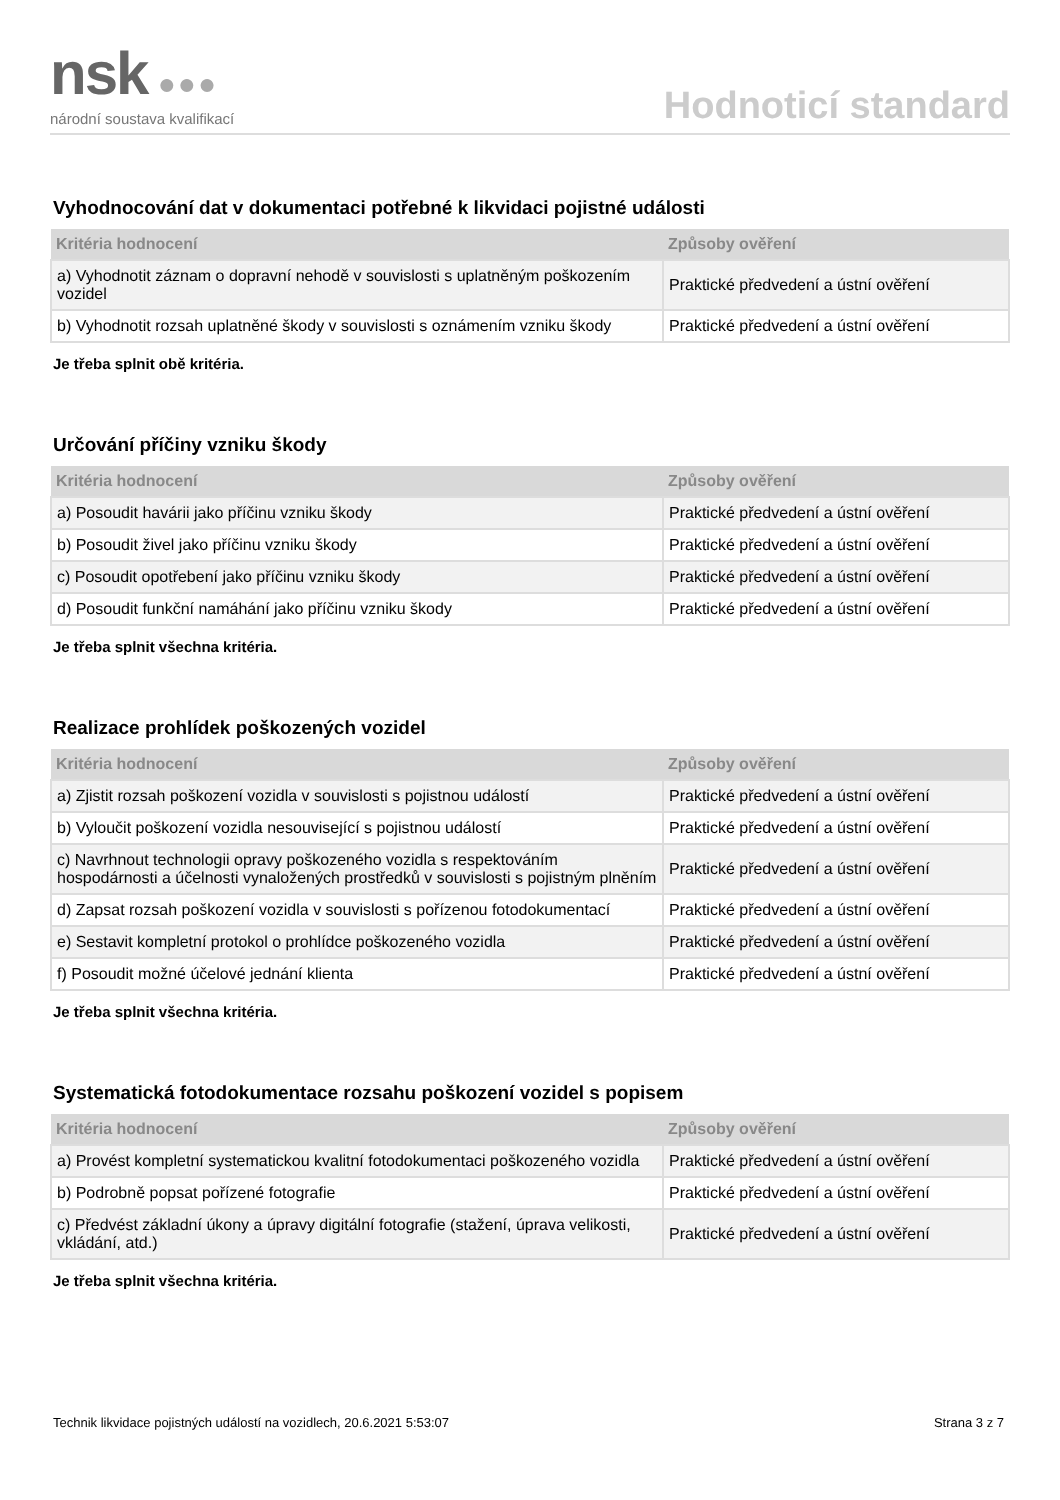nsk ●●●
národní soustava kvalifikací
Hodnoticí standard
Vyhodnocování dat v dokumentaci potřebné k likvidaci pojistné události
| Kritéria hodnocení | Způsoby ověření |
| --- | --- |
| a) Vyhodnotit záznam o dopravní nehodě v souvislosti s uplatněným poškozením vozidel | Praktické předvedení a ústní ověření |
| b) Vyhodnotit rozsah uplatněné škody v souvislosti s oznámením vzniku škody | Praktické předvedení a ústní ověření |
Je třeba splnit obě kritéria.
Určování příčiny vzniku škody
| Kritéria hodnocení | Způsoby ověření |
| --- | --- |
| a) Posoudit havárii jako příčinu vzniku škody | Praktické předvedení a ústní ověření |
| b) Posoudit živel jako příčinu vzniku škody | Praktické předvedení a ústní ověření |
| c) Posoudit opotřebení jako příčinu vzniku škody | Praktické předvedení a ústní ověření |
| d) Posoudit funkční namáhání jako příčinu vzniku škody | Praktické předvedení a ústní ověření |
Je třeba splnit všechna kritéria.
Realizace prohlídek poškozených vozidel
| Kritéria hodnocení | Způsoby ověření |
| --- | --- |
| a) Zjistit rozsah poškození vozidla v souvislosti s pojistnou událostí | Praktické předvedení a ústní ověření |
| b) Vyloučit poškození vozidla nesouvisející s pojistnou událostí | Praktické předvedení a ústní ověření |
| c) Navrhnout technologii opravy poškozeného vozidla s respektováním hospodárnosti a účelnosti vynaložených prostředků v souvislosti s pojistným plněním | Praktické předvedení a ústní ověření |
| d) Zapsat rozsah poškození vozidla v souvislosti s pořízenou fotodokumentací | Praktické předvedení a ústní ověření |
| e) Sestavit kompletní protokol o prohlídce poškozeného vozidla | Praktické předvedení a ústní ověření |
| f) Posoudit možné účelové jednání klienta | Praktické předvedení a ústní ověření |
Je třeba splnit všechna kritéria.
Systematická fotodokumentace rozsahu poškození vozidel s popisem
| Kritéria hodnocení | Způsoby ověření |
| --- | --- |
| a) Provést kompletní systematickou kvalitní fotodokumentaci poškozeného vozidla | Praktické předvedení a ústní ověření |
| b) Podrobně popsat pořízené fotografie | Praktické předvedení a ústní ověření |
| c) Předvést základní úkony a úpravy digitální fotografie (stažení, úprava velikosti, vkládání, atd.) | Praktické předvedení a ústní ověření |
Je třeba splnit všechna kritéria.
Technik likvidace pojistných událostí na vozidlech, 20.6.2021 5:53:07 Strana 3 z 7